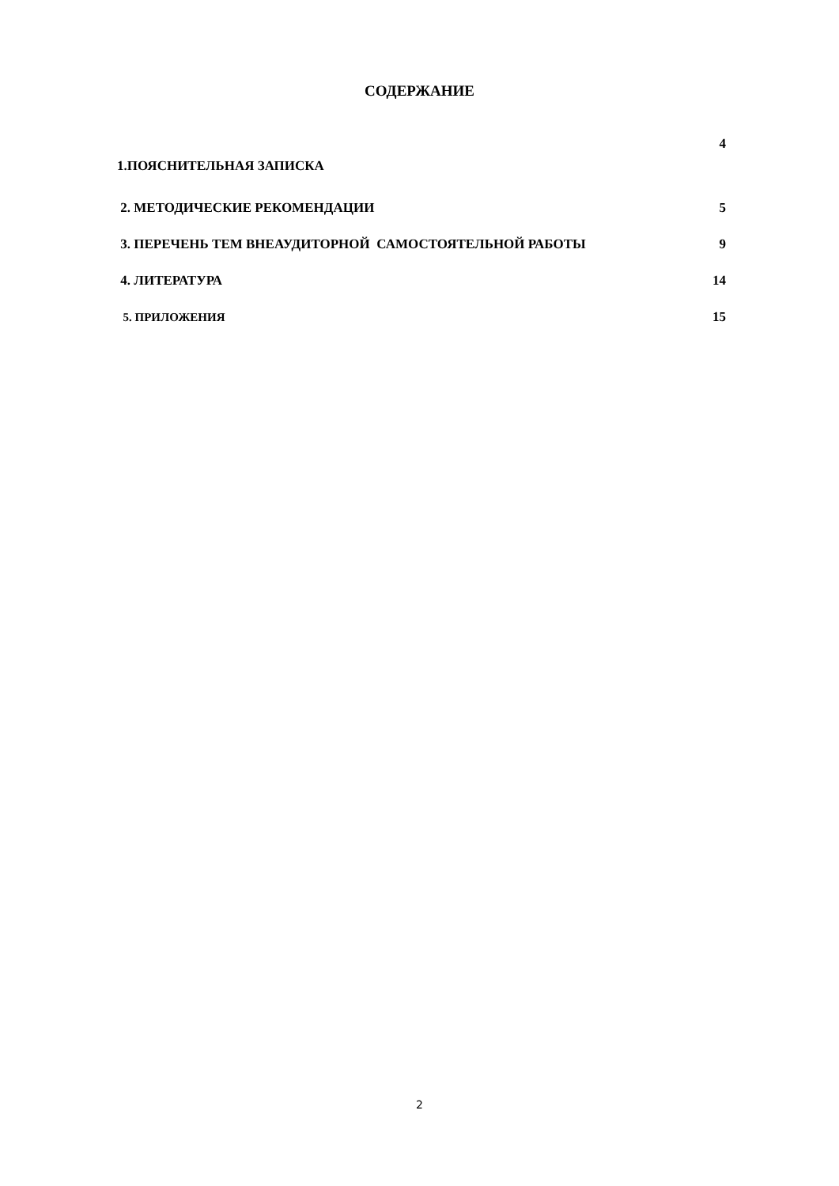СОДЕРЖАНИЕ
| | 4 |
| 1.ПОЯСНИТЕЛЬНАЯ ЗАПИСКА | |
| 2. МЕТОДИЧЕСКИЕ РЕКОМЕНДАЦИИ | 5 |
| 3. ПЕРЕЧЕНЬ ТЕМ ВНЕАУДИТОРНОЙ САМОСТОЯТЕЛЬНОЙ РАБОТЫ | 9 |
| 4. ЛИТЕРАТУРА | 14 |
| 5. ПРИЛОЖЕНИЯ | 15 |
2